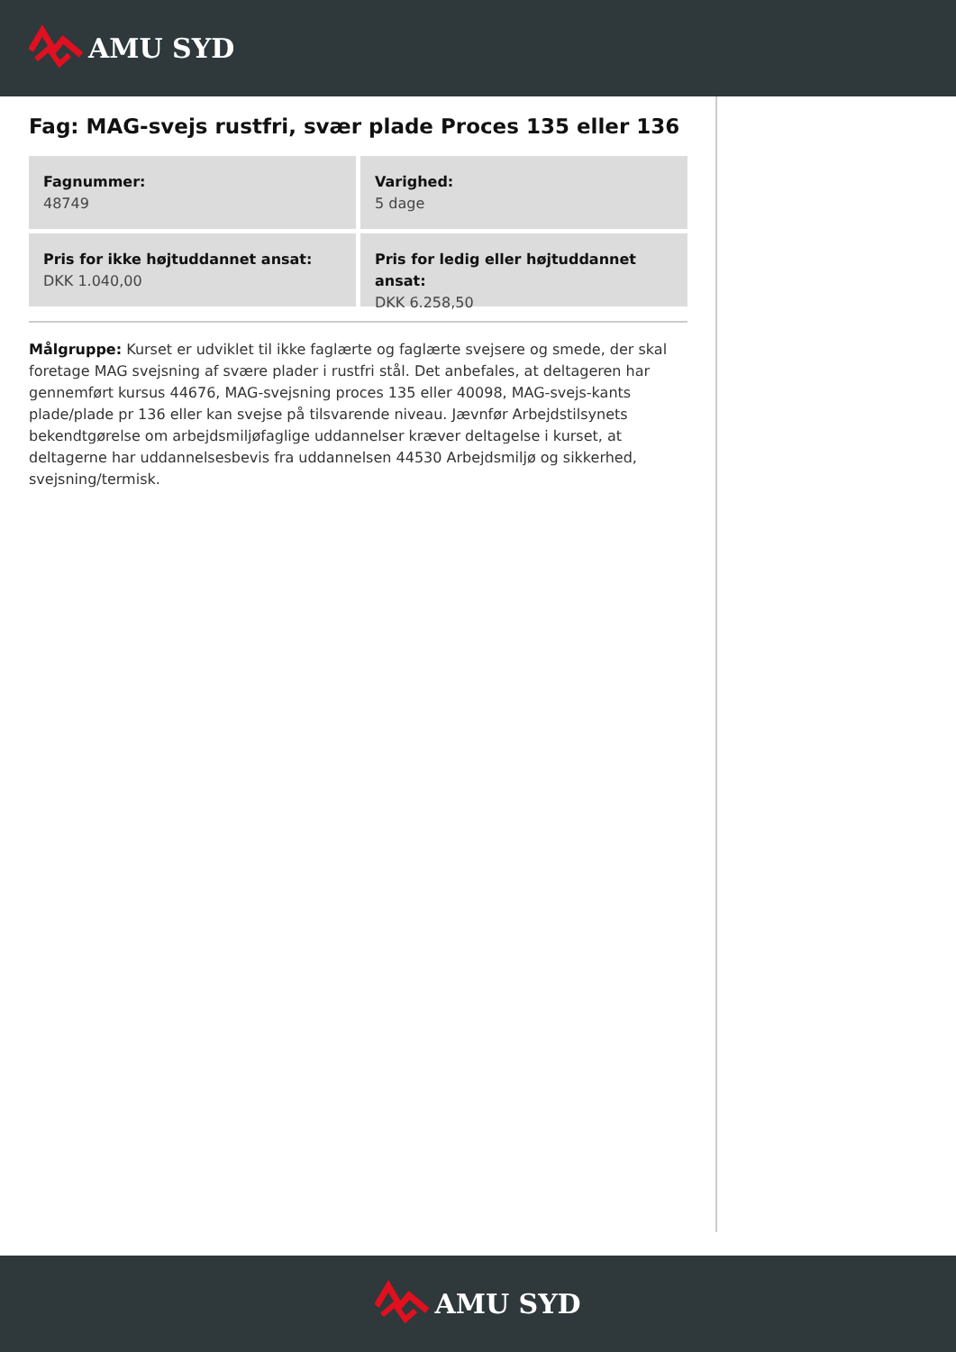AMU SYD
Fag: MAG-svejs rustfri, svær plade Proces 135 eller 136
Fagnummer:
48749
Varighed:
5 dage
Pris for ikke højtuddannet ansat:
DKK 1.040,00
Pris for ledig eller højtuddannet ansat:
DKK 6.258,50
Målgruppe: Kurset er udviklet til ikke faglærte og faglærte svejsere og smede, der skal foretage MAG svejsning af svære plader i rustfri stål. Det anbefales, at deltageren har gennemført kursus 44676, MAG-svejsning proces 135 eller 40098, MAG-svejs-kants plade/plade pr 136 eller kan svejse på tilsvarende niveau. Jævnfør Arbejdstilsynets bekendtgørelse om arbejdsmiljøfaglige uddannelser kræver deltagelse i kurset, at deltagerne har uddannelsesbevis fra uddannelsen 44530 Arbejdsmiljø og sikkerhed, svejsning/termisk.
AMU SYD